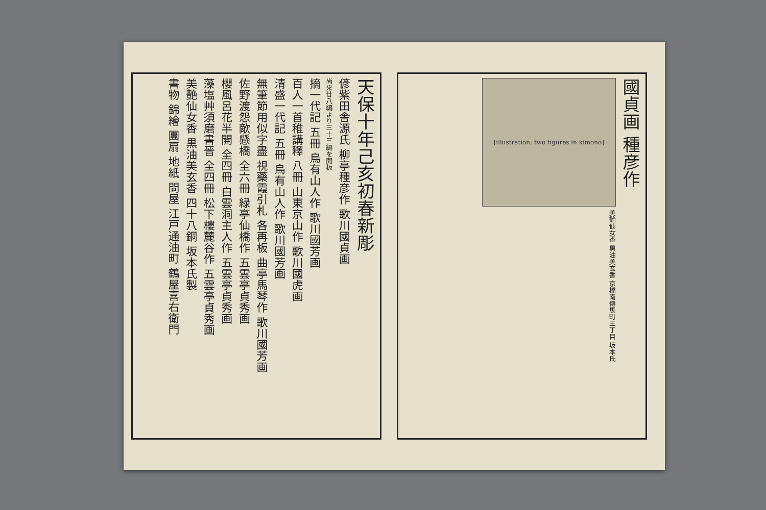天保十年己亥初春新彫
偐紫田舎源氏 柳亭種彦作 歌川國貞画
尚来廿八編より三十三編を開板
摘一代記 五冊 烏有山人作 歌川國芳画
百人一首稚講釋 八冊 山東京山作 歌川國虎画
清盛一代記 五冊 烏有山人作 歌川國芳画
無筆節用似字盡 視藥霞引札 各再板 曲亭馬琴作 歌川國芳画
佐野渡怨歒懸橋 全六冊 緑亭仙橋作 五雲亭貞秀画
櫻風呂花半開 全四冊 白雲洞主人作 五雲亭貞秀画
藻塩艸須磨書晉 全四冊 松下樓麓谷作 五雲亭貞秀画
美艶仙女香 黒油美玄香 四十八銅 坂本氏製
書物 錦繪 團扇 地紙 問屋 江戸通油町 鶴屋喜右衛門
國貞画 種彦作
[illustration: two figures in kimono]
美艶仙女香 黒油美玄香 京橋南傳馬町三丁目 坂本氏